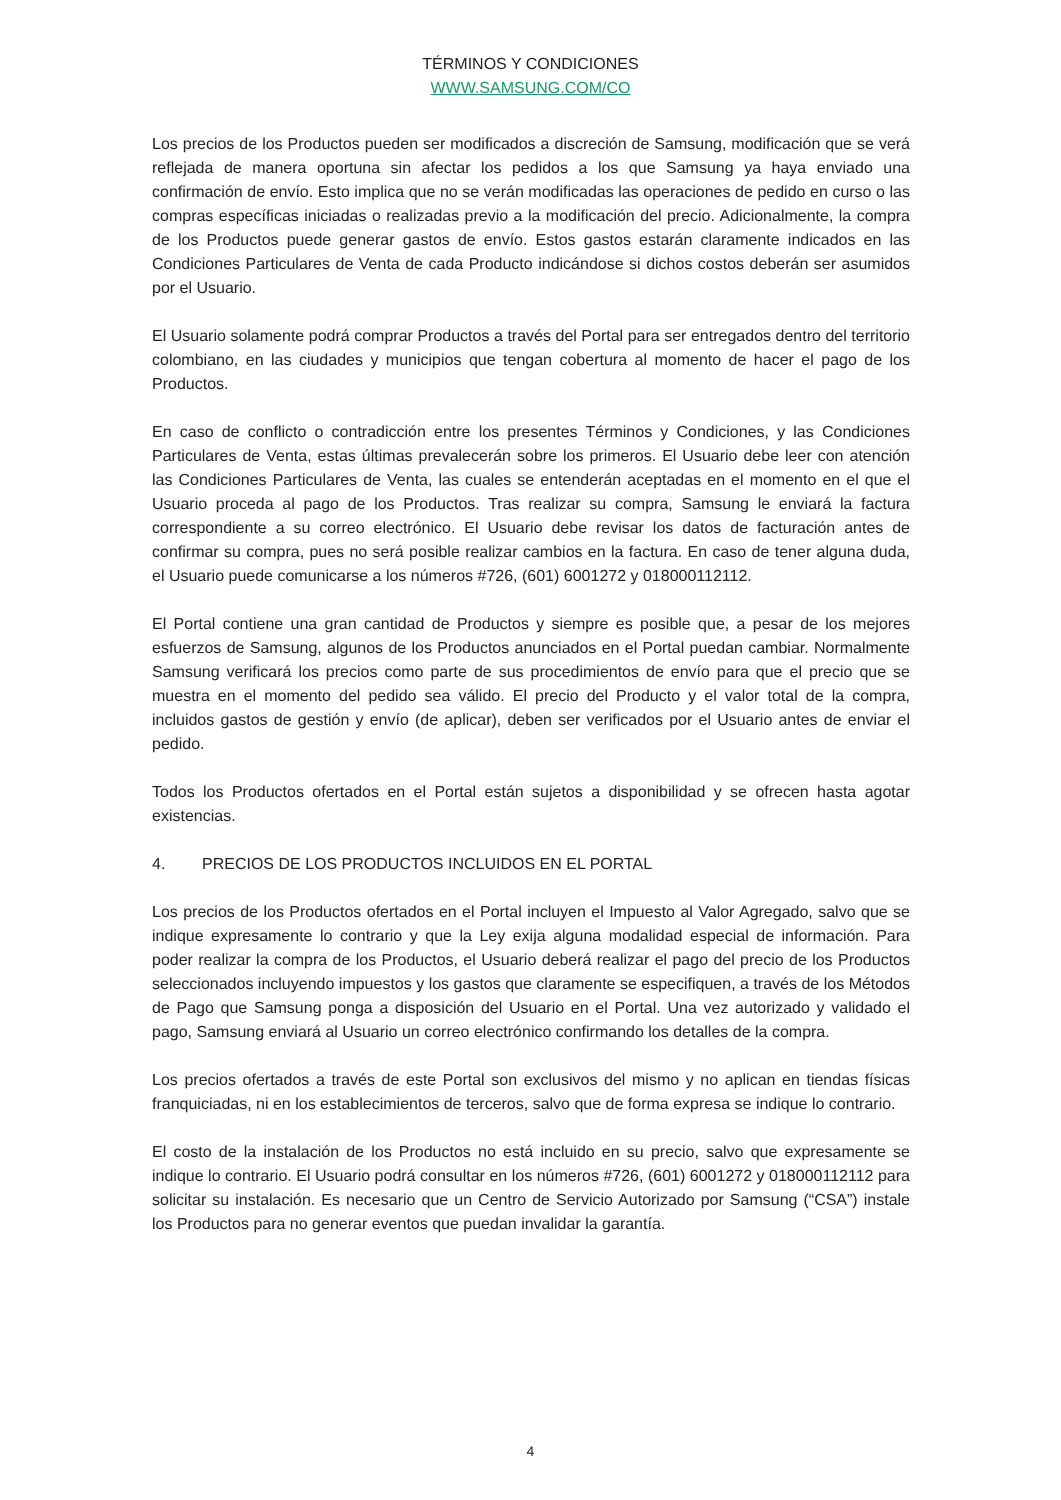TÉRMINOS Y CONDICIONES
WWW.SAMSUNG.COM/CO
Los precios de los Productos pueden ser modificados a discreción de Samsung, modificación que se verá reflejada de manera oportuna sin afectar los pedidos a los que Samsung ya haya enviado una confirmación de envío. Esto implica que no se verán modificadas las operaciones de pedido en curso o las compras específicas iniciadas o realizadas previo a la modificación del precio. Adicionalmente, la compra de los Productos puede generar gastos de envío. Estos gastos estarán claramente indicados en las Condiciones Particulares de Venta de cada Producto indicándose si dichos costos deberán ser asumidos por el Usuario.
El Usuario solamente podrá comprar Productos a través del Portal para ser entregados dentro del territorio colombiano, en las ciudades y municipios que tengan cobertura al momento de hacer el pago de los Productos.
En caso de conflicto o contradicción entre los presentes Términos y Condiciones, y las Condiciones Particulares de Venta, estas últimas prevalecerán sobre los primeros. El Usuario debe leer con atención las Condiciones Particulares de Venta, las cuales se entenderán aceptadas en el momento en el que el Usuario proceda al pago de los Productos. Tras realizar su compra, Samsung le enviará la factura correspondiente a su correo electrónico. El Usuario debe revisar los datos de facturación antes de confirmar su compra, pues no será posible realizar cambios en la factura. En caso de tener alguna duda, el Usuario puede comunicarse a los números #726, (601) 6001272 y 018000112112.
El Portal contiene una gran cantidad de Productos y siempre es posible que, a pesar de los mejores esfuerzos de Samsung, algunos de los Productos anunciados en el Portal puedan cambiar. Normalmente Samsung verificará los precios como parte de sus procedimientos de envío para que el precio que se muestra en el momento del pedido sea válido. El precio del Producto y el valor total de la compra, incluidos gastos de gestión y envío (de aplicar), deben ser verificados por el Usuario antes de enviar el pedido.
Todos los Productos ofertados en el Portal están sujetos a disponibilidad y se ofrecen hasta agotar existencias.
4. PRECIOS DE LOS PRODUCTOS INCLUIDOS EN EL PORTAL
Los precios de los Productos ofertados en el Portal incluyen el Impuesto al Valor Agregado, salvo que se indique expresamente lo contrario y que la Ley exija alguna modalidad especial de información. Para poder realizar la compra de los Productos, el Usuario deberá realizar el pago del precio de los Productos seleccionados incluyendo impuestos y los gastos que claramente se especifiquen, a través de los Métodos de Pago que Samsung ponga a disposición del Usuario en el Portal. Una vez autorizado y validado el pago, Samsung enviará al Usuario un correo electrónico confirmando los detalles de la compra.
Los precios ofertados a través de este Portal son exclusivos del mismo y no aplican en tiendas físicas franquiciadas, ni en los establecimientos de terceros, salvo que de forma expresa se indique lo contrario.
El costo de la instalación de los Productos no está incluido en su precio, salvo que expresamente se indique lo contrario. El Usuario podrá consultar en los números #726, (601) 6001272 y 018000112112 para solicitar su instalación. Es necesario que un Centro de Servicio Autorizado por Samsung (“CSA”) instale los Productos para no generar eventos que puedan invalidar la garantía.
4